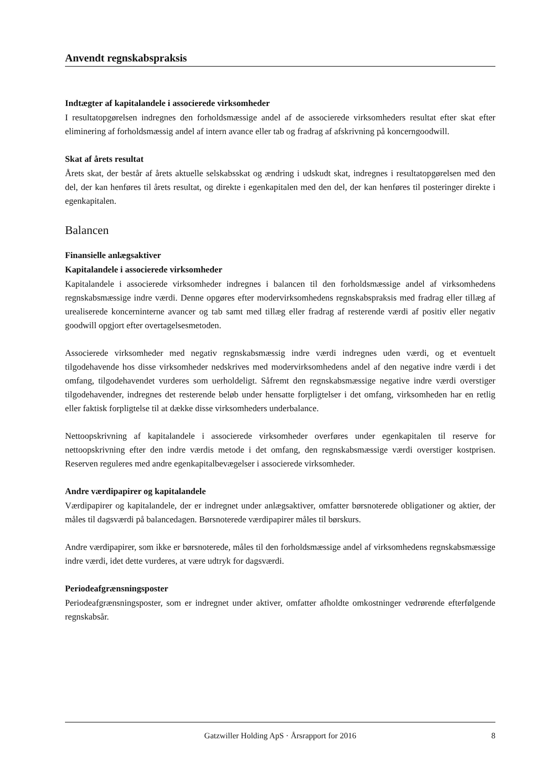Anvendt regnskabspraksis
Indtægter af kapitalandele i associerede virksomheder
I resultatopgørelsen indregnes den forholdsmæssige andel af de associerede virksomheders resultat efter skat efter eliminering af forholdsmæssig andel af intern avance eller tab og fradrag af afskrivning på koncerngoodwill.
Skat af årets resultat
Årets skat, der består af årets aktuelle selskabsskat og ændring i udskudt skat, indregnes i resultatopgørelsen med den del, der kan henføres til årets resultat, og direkte i egenkapitalen med den del, der kan henføres til posteringer direkte i egenkapitalen.
Balancen
Finansielle anlægsaktiver
Kapitalandele i associerede virksomheder
Kapitalandele i associerede virksomheder indregnes i balancen til den forholdsmæssige andel af virksomhedens regnskabsmæssige indre værdi. Denne opgøres efter modervirksomhedens regnskabspraksis med fradrag eller tillæg af urealiserede koncerninterne avancer og tab samt med tillæg eller fradrag af resterende værdi af positiv eller negativ goodwill opgjort efter overtagelsesmetoden.
Associerede virksomheder med negativ regnskabsmæssig indre værdi indregnes uden værdi, og et eventuelt tilgodehavende hos disse virksomheder nedskrives med modervirksomhedens andel af den negative indre værdi i det omfang, tilgodehavendet vurderes som uerholdeligt. Såfremt den regnskabsmæssige negative indre værdi overstiger tilgodehavender, indregnes det resterende beløb under hensatte forpligtelser i det omfang, virksomheden har en retlig eller faktisk forpligtelse til at dække disse virksomheders underbalance.
Nettoopskrivning af kapitalandele i associerede virksomheder overføres under egenkapitalen til reserve for nettoopskrivning efter den indre værdis metode i det omfang, den regnskabsmæssige værdi overstiger kostprisen. Reserven reguleres med andre egenkapitalbevægelser i associerede virksomheder.
Andre værdipapirer og kapitalandele
Værdipapirer og kapitalandele, der er indregnet under anlægsaktiver, omfatter børsnoterede obligationer og aktier, der måles til dagsværdi på balancedagen. Børsnoterede værdipapirer måles til børskurs.
Andre værdipapirer, som ikke er børsnoterede, måles til den forholdsmæssige andel af virksomhedens regnskabsmæssige indre værdi, idet dette vurderes, at være udtryk for dagsværdi.
Periodeafgrænsningsposter
Periodeafgrænsningsposter, som er indregnet under aktiver, omfatter afholdte omkostninger vedrørende efterfølgende regnskabsår.
Gatzwiller Holding ApS · Årsrapport for 2016 8